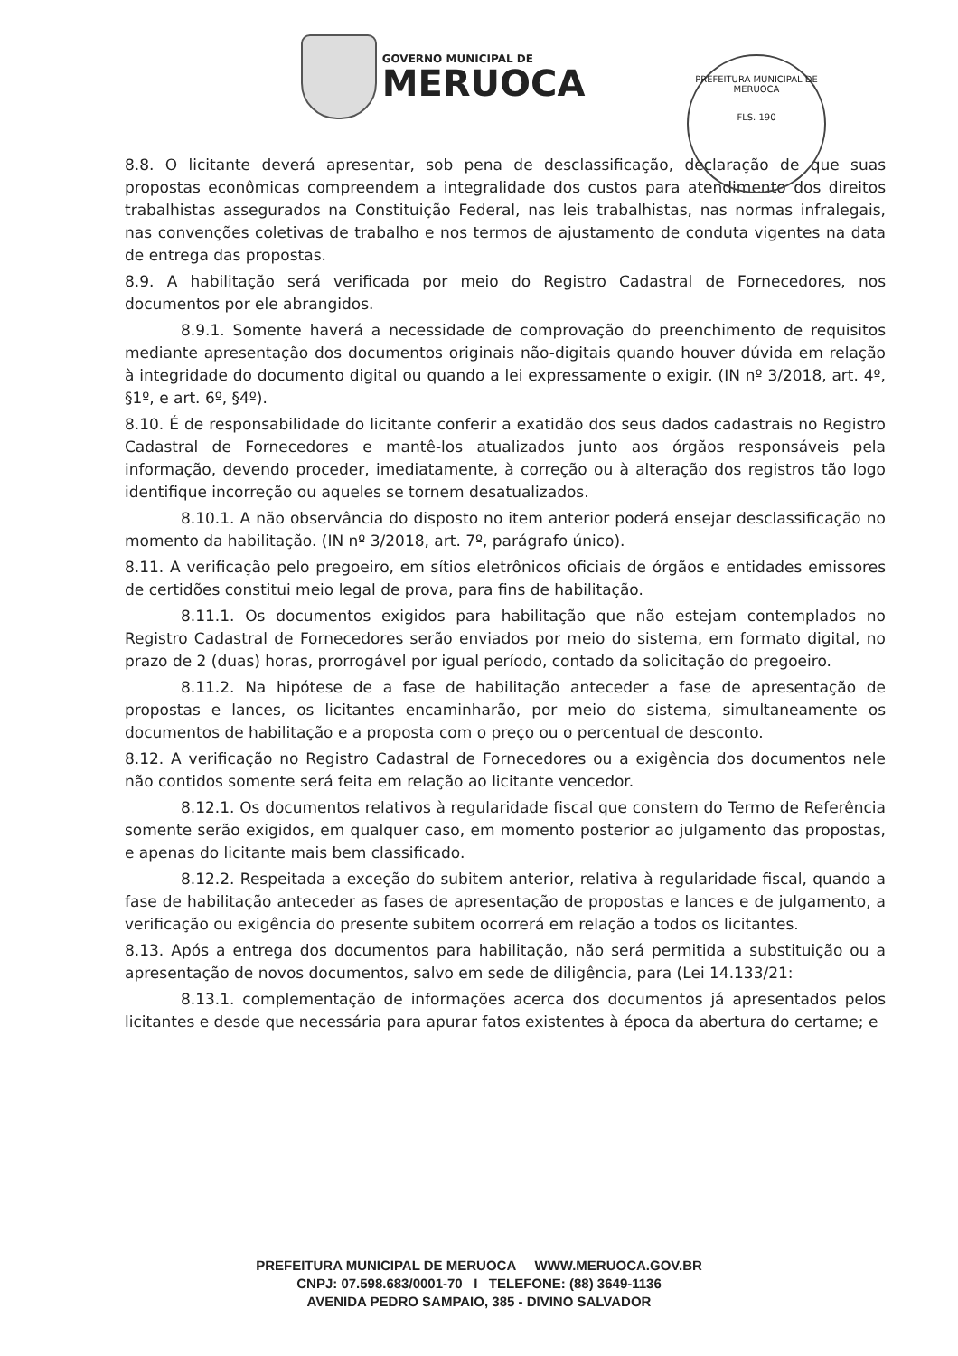GOVERNO MUNICIPAL DE
MERUOCA
PREFEITURA MUNICIPAL DE MERUOCA
FLS. 190
8.8. O licitante deverá apresentar, sob pena de desclassificação, declaração de que suas propostas econômicas compreendem a integralidade dos custos para atendimento dos direitos trabalhistas assegurados na Constituição Federal, nas leis trabalhistas, nas normas infralegais, nas convenções coletivas de trabalho e nos termos de ajustamento de conduta vigentes na data de entrega das propostas.
8.9. A habilitação será verificada por meio do Registro Cadastral de Fornecedores, nos documentos por ele abrangidos.
8.9.1. Somente haverá a necessidade de comprovação do preenchimento de requisitos mediante apresentação dos documentos originais não-digitais quando houver dúvida em relação à integridade do documento digital ou quando a lei expressamente o exigir. (IN nº 3/2018, art. 4º, §1º, e art. 6º, §4º).
8.10. É de responsabilidade do licitante conferir a exatidão dos seus dados cadastrais no Registro Cadastral de Fornecedores e mantê-los atualizados junto aos órgãos responsáveis pela informação, devendo proceder, imediatamente, à correção ou à alteração dos registros tão logo identifique incorreção ou aqueles se tornem desatualizados.
8.10.1. A não observância do disposto no item anterior poderá ensejar desclassificação no momento da habilitação. (IN nº 3/2018, art. 7º, parágrafo único).
8.11. A verificação pelo pregoeiro, em sítios eletrônicos oficiais de órgãos e entidades emissores de certidões constitui meio legal de prova, para fins de habilitação.
8.11.1. Os documentos exigidos para habilitação que não estejam contemplados no Registro Cadastral de Fornecedores serão enviados por meio do sistema, em formato digital, no prazo de 2 (duas) horas, prorrogável por igual período, contado da solicitação do pregoeiro.
8.11.2. Na hipótese de a fase de habilitação anteceder a fase de apresentação de propostas e lances, os licitantes encaminharão, por meio do sistema, simultaneamente os documentos de habilitação e a proposta com o preço ou o percentual de desconto.
8.12. A verificação no Registro Cadastral de Fornecedores ou a exigência dos documentos nele não contidos somente será feita em relação ao licitante vencedor.
8.12.1. Os documentos relativos à regularidade fiscal que constem do Termo de Referência somente serão exigidos, em qualquer caso, em momento posterior ao julgamento das propostas, e apenas do licitante mais bem classificado.
8.12.2. Respeitada a exceção do subitem anterior, relativa à regularidade fiscal, quando a fase de habilitação anteceder as fases de apresentação de propostas e lances e de julgamento, a verificação ou exigência do presente subitem ocorrerá em relação a todos os licitantes.
8.13. Após a entrega dos documentos para habilitação, não será permitida a substituição ou a apresentação de novos documentos, salvo em sede de diligência, para (Lei 14.133/21:
8.13.1. complementação de informações acerca dos documentos já apresentados pelos licitantes e desde que necessária para apurar fatos existentes à época da abertura do certame; e
PREFEITURA MUNICIPAL DE MERUOCA WWW.MERUOCA.GOV.BR
CNPJ: 07.598.683/0001-70 I TELEFONE: (88) 3649-1136
AVENIDA PEDRO SAMPAIO, 385 - DIVINO SALVADOR